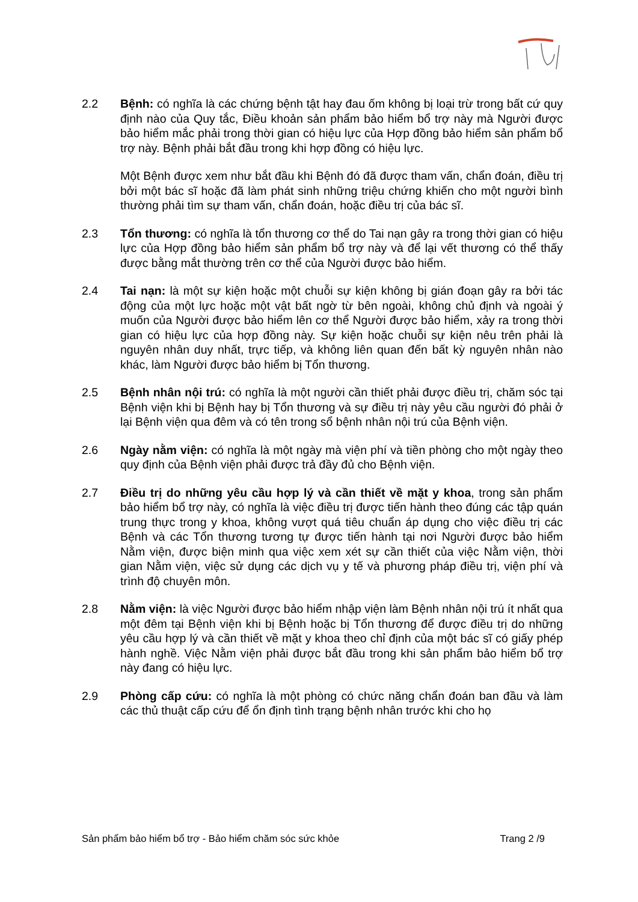2.2 Bệnh: có nghĩa là các chứng bệnh tật hay đau ốm không bị loại trừ trong bất cứ quy định nào của Quy tắc, Điều khoản sản phẩm bảo hiểm bổ trợ này mà Người được bảo hiểm mắc phải trong thời gian có hiệu lực của Hợp đồng bảo hiểm sản phẩm bổ trợ này. Bệnh phải bắt đầu trong khi hợp đồng có hiệu lực.
Một Bệnh được xem như bắt đầu khi Bệnh đó đã được tham vấn, chẩn đoán, điều trị bởi một bác sĩ hoặc đã làm phát sinh những triệu chứng khiến cho một người bình thường phải tìm sự tham vấn, chẩn đoán, hoặc điều trị của bác sĩ.
2.3 Tổn thương: có nghĩa là tổn thương cơ thể do Tai nạn gây ra trong thời gian có hiệu lực của Hợp đồng bảo hiểm sản phẩm bổ trợ này và để lại vết thương có thể thấy được bằng mắt thường trên cơ thể của Người được bảo hiểm.
2.4 Tai nạn: là một sự kiện hoặc một chuỗi sự kiện không bị gián đoạn gây ra bởi tác động của một lực hoặc một vật bất ngờ từ bên ngoài, không chủ định và ngoài ý muốn của Người được bảo hiểm lên cơ thể Người được bảo hiểm, xảy ra trong thời gian có hiệu lực của hợp đồng này. Sự kiện hoặc chuỗi sự kiện nêu trên phải là nguyên nhân duy nhất, trực tiếp, và không liên quan đến bất kỳ nguyên nhân nào khác, làm Người được bảo hiểm bị Tổn thương.
2.5 Bệnh nhân nội trú: có nghĩa là một người cần thiết phải được điều trị, chăm sóc tại Bệnh viện khi bị Bệnh hay bị Tổn thương và sự điều trị này yêu cầu người đó phải ở lại Bệnh viện qua đêm và có tên trong sổ bệnh nhân nội trú của Bệnh viện.
2.6 Ngày nằm viện: có nghĩa là một ngày mà viện phí và tiền phòng cho một ngày theo quy định của Bệnh viện phải được trả đầy đủ cho Bệnh viện.
2.7 Điều trị do những yêu cầu hợp lý và cần thiết về mặt y khoa, trong sản phẩm bảo hiểm bổ trợ này, có nghĩa là việc điều trị được tiến hành theo đúng các tập quán trung thực trong y khoa, không vượt quá tiêu chuẩn áp dụng cho việc điều trị các Bệnh và các Tổn thương tương tự được tiến hành tại nơi Người được bảo hiểm Nằm viện, được biện minh qua việc xem xét sự cần thiết của việc Nằm viện, thời gian Nằm viện, việc sử dụng các dịch vụ y tế và phương pháp điều trị, viện phí và trình độ chuyên môn.
2.8 Nằm viện: là việc Người được bảo hiểm nhập viện làm Bệnh nhân nội trú ít nhất qua một đêm tại Bệnh viện khi bị Bệnh hoặc bị Tổn thương để được điều trị do những yêu cầu hợp lý và cần thiết về mặt y khoa theo chỉ định của một bác sĩ có giấy phép hành nghề. Việc Nằm viện phải được bắt đầu trong khi sản phẩm bảo hiểm bổ trợ này đang có hiệu lực.
2.9 Phòng cấp cứu: có nghĩa là một phòng có chức năng chẩn đoán ban đầu và làm các thủ thuật cấp cứu để ổn định tình trạng bệnh nhân trước khi cho họ
Sản phẩm bảo hiểm bổ trợ - Bảo hiểm chăm sóc sức khỏe Trang 2 /9